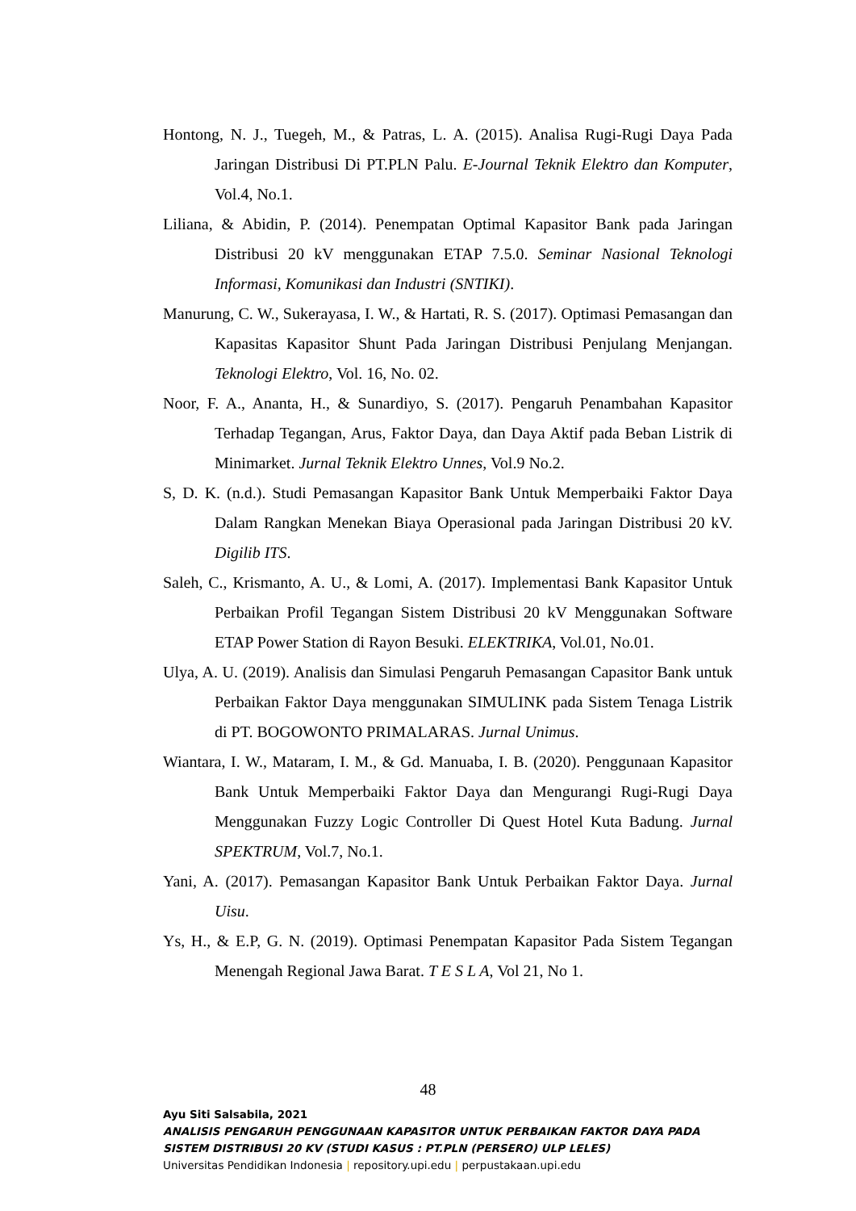Hontong, N. J., Tuegeh, M., & Patras, L. A. (2015). Analisa Rugi-Rugi Daya Pada Jaringan Distribusi Di PT.PLN Palu. E-Journal Teknik Elektro dan Komputer, Vol.4, No.1.
Liliana, & Abidin, P. (2014). Penempatan Optimal Kapasitor Bank pada Jaringan Distribusi 20 kV menggunakan ETAP 7.5.0. Seminar Nasional Teknologi Informasi, Komunikasi dan Industri (SNTIKI).
Manurung, C. W., Sukerayasa, I. W., & Hartati, R. S. (2017). Optimasi Pemasangan dan Kapasitas Kapasitor Shunt Pada Jaringan Distribusi Penjulang Menjangan. Teknologi Elektro, Vol. 16, No. 02.
Noor, F. A., Ananta, H., & Sunardiyo, S. (2017). Pengaruh Penambahan Kapasitor Terhadap Tegangan, Arus, Faktor Daya, dan Daya Aktif pada Beban Listrik di Minimarket. Jurnal Teknik Elektro Unnes, Vol.9 No.2.
S, D. K. (n.d.). Studi Pemasangan Kapasitor Bank Untuk Memperbaiki Faktor Daya Dalam Rangkan Menekan Biaya Operasional pada Jaringan Distribusi 20 kV. Digilib ITS.
Saleh, C., Krismanto, A. U., & Lomi, A. (2017). Implementasi Bank Kapasitor Untuk Perbaikan Profil Tegangan Sistem Distribusi 20 kV Menggunakan Software ETAP Power Station di Rayon Besuki. ELEKTRIKA, Vol.01, No.01.
Ulya, A. U. (2019). Analisis dan Simulasi Pengaruh Pemasangan Capasitor Bank untuk Perbaikan Faktor Daya menggunakan SIMULINK pada Sistem Tenaga Listrik di PT. BOGOWONTO PRIMALARAS. Jurnal Unimus.
Wiantara, I. W., Mataram, I. M., & Gd. Manuaba, I. B. (2020). Penggunaan Kapasitor Bank Untuk Memperbaiki Faktor Daya dan Mengurangi Rugi-Rugi Daya Menggunakan Fuzzy Logic Controller Di Quest Hotel Kuta Badung. Jurnal SPEKTRUM, Vol.7, No.1.
Yani, A. (2017). Pemasangan Kapasitor Bank Untuk Perbaikan Faktor Daya. Jurnal Uisu.
Ys, H., & E.P, G. N. (2019). Optimasi Penempatan Kapasitor Pada Sistem Tegangan Menengah Regional Jawa Barat. T E S L A, Vol 21, No 1.
48
Ayu Siti Salsabila, 2021
ANALISIS PENGARUH PENGGUNAAN KAPASITOR UNTUK PERBAIKAN FAKTOR DAYA PADA
SISTEM DISTRIBUSI 20 KV (STUDI KASUS : PT.PLN (PERSERO) ULP LELES)
Universitas Pendidikan Indonesia | repository.upi.edu | perpustakaan.upi.edu